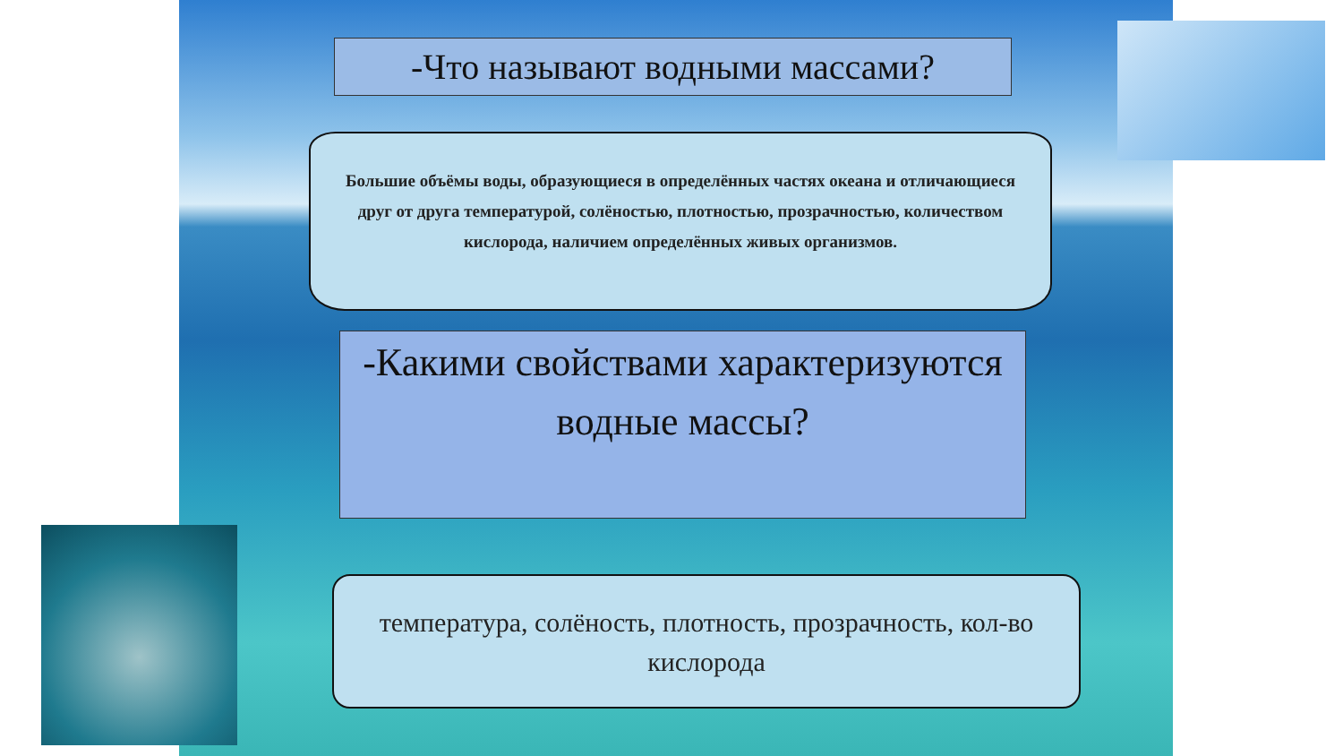-Что называют водными массами?
Большие объёмы воды, образующиеся в определённых частях океана и отличающиеся друг от друга температурой, солёностью, плотностью, прозрачностью, количеством кислорода, наличием определённых живых организмов.
-Какими свойствами характеризуются водные массы?
температура, солёность, плотность, прозрачность, кол-во кислорода